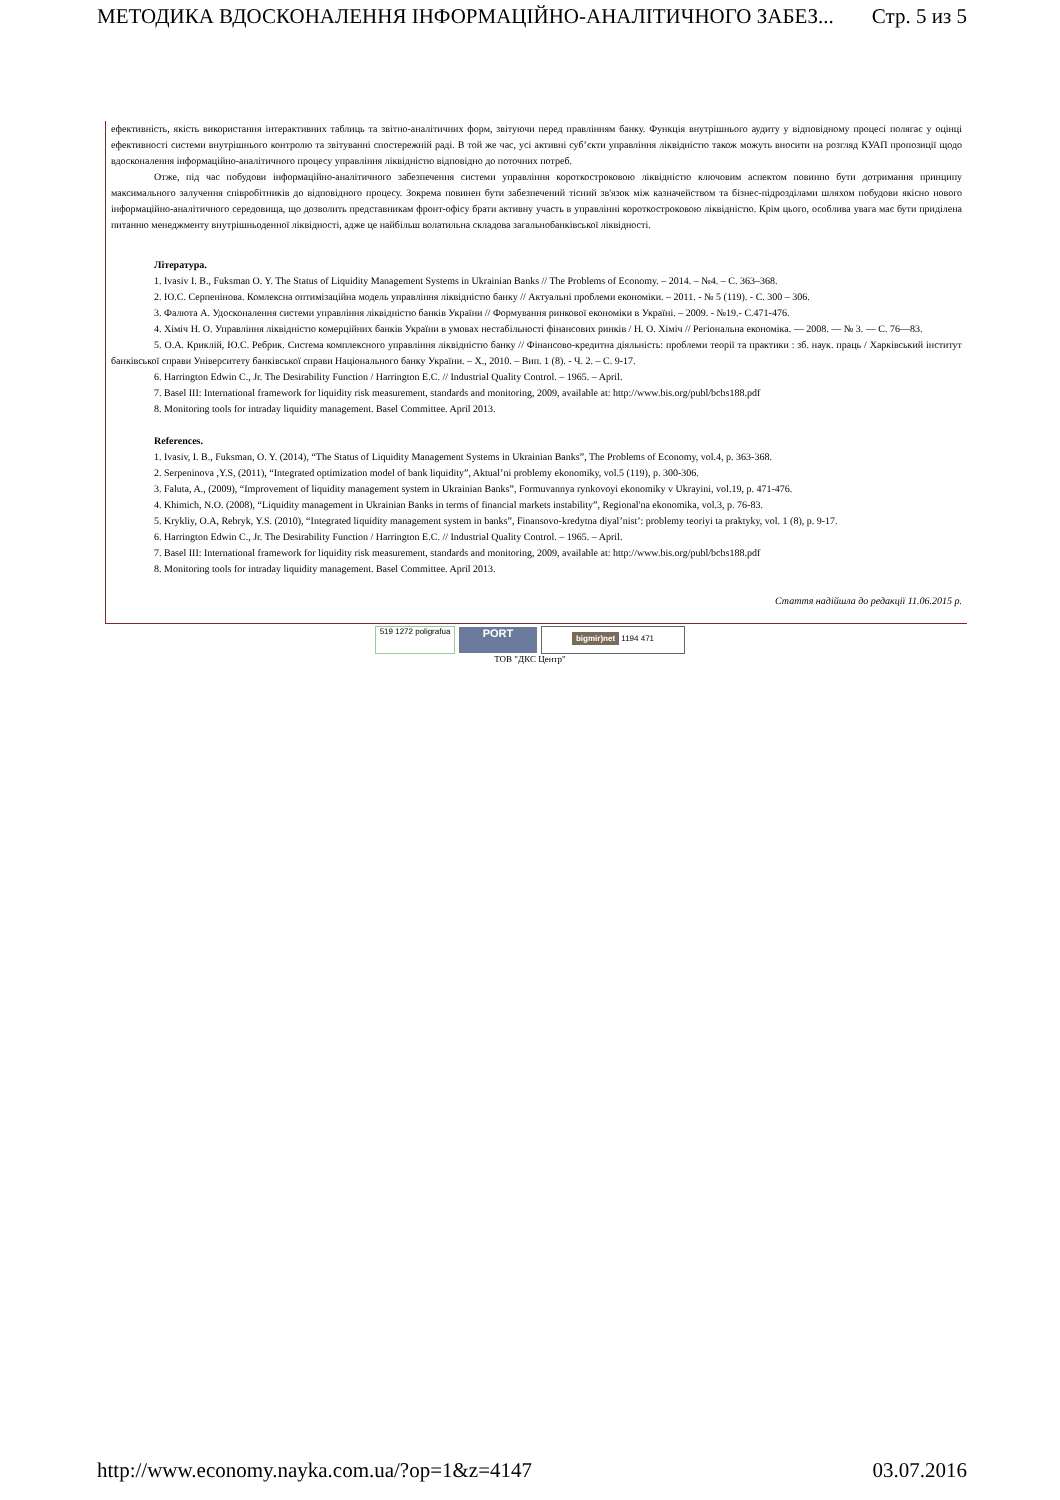МЕТОДИКА ВДОСКОНАЛЕННЯ ІНФОРМАЦІЙНО-АНАЛІТИЧНОГО ЗАБЕЗ... Стр. 5 из 5
ефективність, якість використання інтерактивних таблиць та звітно-аналітичних форм, звітуючи перед правлінням банку. Функція внутрішнього аудиту у відповідному процесі полягає у оцінці ефективності системи внутрішнього контролю та звітуванні спостережній раді. В той же час, усі активні суб’єкти управління ліквідністю також можуть вносити на розгляд КУАП пропозиції щодо вдосконалення інформаційно-аналітичного процесу управління ліквідністю відповідно до поточних потреб.
Отже, під час побудови інформаційно-аналітичного забезпечення системи управління короткостроковою ліквідністю ключовим аспектом повинно бути дотримання принципу максимального залучення співробітників до відповідного процесу. Зокрема повинен бути забезпечений тісний зв'язок між казначейством та бізнес-підрозділами шляхом побудови якісно нового інформаційно-аналітичного середовища, що дозволить представникам фронт-офісу брати активну участь в управлінні короткостроковою ліквідністю. Крім цього, особлива увага має бути приділена питанню менеджменту внутрішньоденної ліквідності, адже це найбільш волатильна складова загальнобанківської ліквідності.
Література.
1. Ivasiv I. B., Fuksman O. Y. The Status of Liquidity Management Systems in Ukrainian Banks // The Problems of Economy. – 2014. – №4. – С. 363–368.
2. Ю.С. Серпенінова. Комлексна оптимізаційна модель управління ліквідністю банку // Актуальні проблеми економіки. – 2011. - № 5 (119). - С. 300 – 306.
3. Фалюта А. Удосконалення системи управління ліквідністю банків України // Формування ринкової економіки в Україні. – 2009. - №19.- С.471-476.
4. Хіміч Н. О. Управління ліквідністю комерційних банків України в умовах нестабільності фінансових ринків / Н. О. Хіміч // Регіональна економіка. — 2008. — № 3. — С. 76—83.
5. О.А. Криклій, Ю.С. Ребрик. Система комплексного управління ліквідністю банку // Фінансово-кредитна діяльність: проблеми теорії та практики : зб. наук. праць / Харківський інститут банківської справи Університету банківської справи Національного банку України. – Х., 2010. – Вип. 1 (8). - Ч. 2. – С. 9-17.
6. Harrington Edwin C., Jr. The Desirability Function / Harrington E.C. // Industrial Quality Control. – 1965. – April.
7. Basel III: International framework for liquidity risk measurement, standards and monitoring, 2009, available at: http://www.bis.org/publ/bcbs188.pdf
8. Monitoring tools for intraday liquidity management. Basel Committee. April 2013.
References.
1. Ivasiv, I. B., Fuksman, O. Y. (2014), “The Status of Liquidity Management Systems in Ukrainian Banks”, The Problems of Economy, vol.4, p. 363-368.
2. Serpeninova ,Y.S, (2011), “Integrated optimization model of bank liquidity”, Aktual’ni problemy ekonomiky, vol.5 (119), p. 300-306.
3. Faluta, A., (2009), “Improvement of liquidity management system in Ukrainian Banks”, Formuvannya rynkovoyi ekonomiky v Ukrayini, vol.19, p. 471-476.
4. Khimich, N.O. (2008), “Liquidity management in Ukrainian Banks in terms of financial markets instability”, Regional'na ekonomika, vol.3, p. 76-83.
5. Krykliy, O.A, Rebryk, Y.S. (2010), “Integrated liquidity management system in banks”, Finansovo-kredytna diyal’nist’: problemy teoriyi ta praktyky, vol. 1 (8), p. 9-17.
6. Harrington Edwin C., Jr. The Desirability Function / Harrington E.C. // Industrial Quality Control. – 1965. – April.
7. Basel III: International framework for liquidity risk measurement, standards and monitoring, 2009, available at: http://www.bis.org/publ/bcbs188.pdf
8. Monitoring tools for intraday liquidity management. Basel Committee. April 2013.
Стаття надійшла до редакції 11.06.2015 р.
519 1272 poligrafua PORT bigmir)net 1194 471
ТОВ "ДКС Центр"
http://www.economy.nayka.com.ua/?op=1&z=4147 03.07.2016